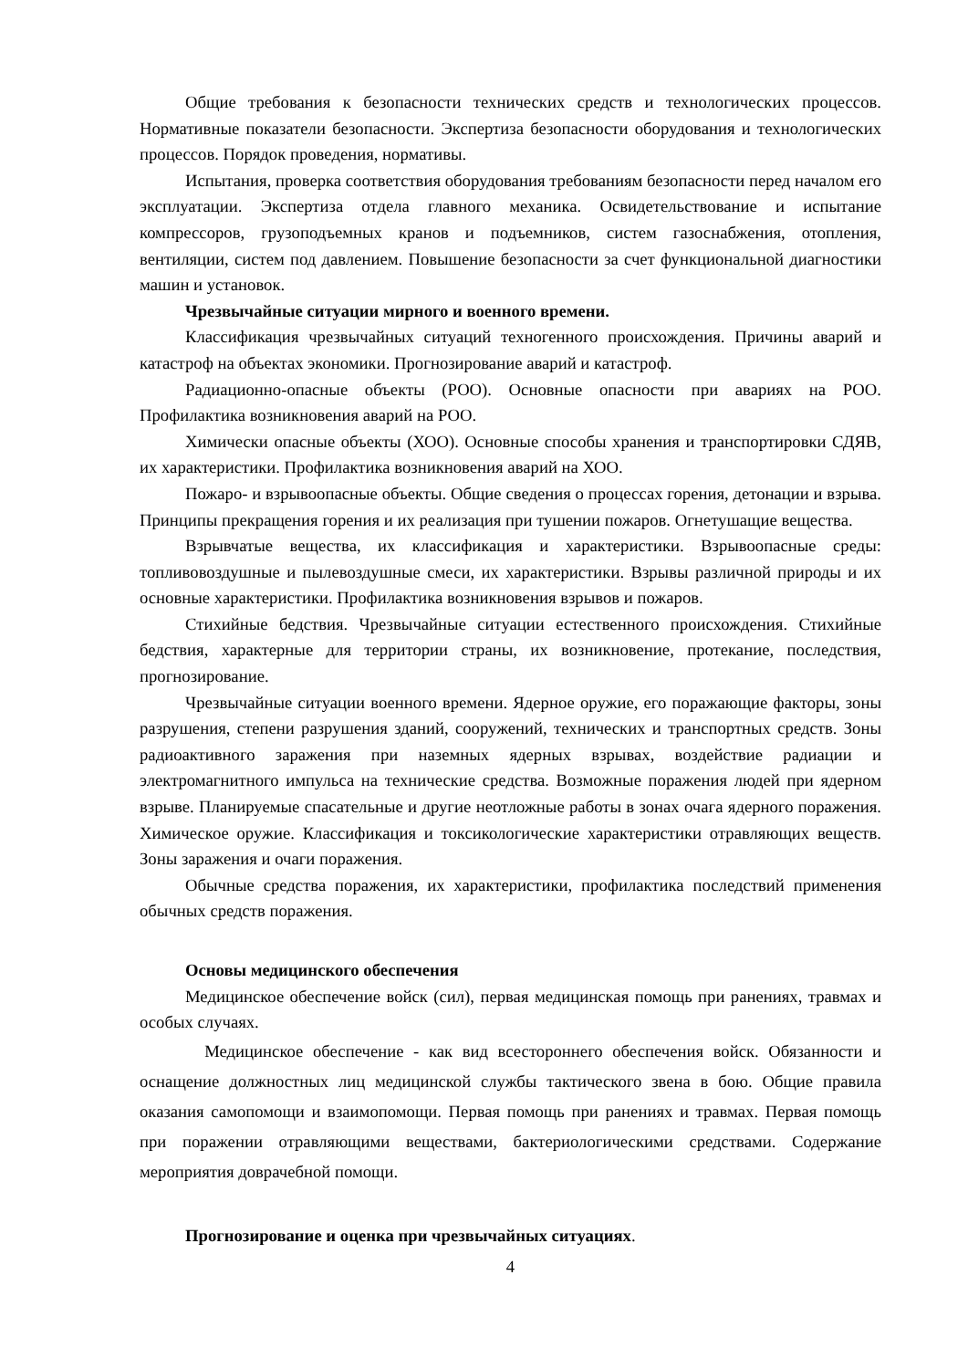Общие требования к безопасности технических средств и технологических процессов. Нормативные показатели безопасности. Экспертиза безопасности оборудования и технологических процессов. Порядок проведения, нормативы.
Испытания, проверка соответствия оборудования требованиям безопасности перед началом его эксплуатации. Экспертиза отдела главного механика. Освидетельствование и испытание компрессоров, грузоподъемных кранов и подъемников, систем газоснабжения, отопления, вентиляции, систем под давлением. Повышение безопасности за счет функциональной диагностики машин и установок.
Чрезвычайные ситуации мирного и военного времени.
Классификация чрезвычайных ситуаций техногенного происхождения. Причины аварий и катастроф на объектах экономики. Прогнозирование аварий и катастроф.
Радиационно-опасные объекты (РОО). Основные опасности при авариях на РОО. Профилактика возникновения аварий на РОО.
Химически опасные объекты (ХОО). Основные способы хранения и транспортировки СДЯВ, их характеристики. Профилактика возникновения аварий на ХОО.
Пожаро- и взрывоопасные объекты. Общие сведения о процессах горения, детонации и взрыва. Принципы прекращения горения и их реализация при тушении пожаров. Огнетушащие вещества.
Взрывчатые вещества, их классификация и характеристики. Взрывоопасные среды: топливовоздушные и пылевоздушные смеси, их характеристики. Взрывы различной природы и их основные характеристики. Профилактика возникновения взрывов и пожаров.
Стихийные бедствия. Чрезвычайные ситуации естественного происхождения. Стихийные бедствия, характерные для территории страны, их возникновение, протекание, последствия, прогнозирование.
Чрезвычайные ситуации военного времени. Ядерное оружие, его поражающие факторы, зоны разрушения, степени разрушения зданий, сооружений, технических и транспортных средств. Зоны радиоактивного заражения при наземных ядерных взрывах, воздействие радиации и электромагнитного импульса на технические средства. Возможные поражения людей при ядерном взрыве. Планируемые спасательные и другие неотложные работы в зонах очага ядерного поражения. Химическое оружие. Классификация и токсикологические характеристики отравляющих веществ. Зоны заражения и очаги поражения.
Обычные средства поражения, их характеристики, профилактика последствий применения обычных средств поражения.
Основы медицинского обеспечения
Медицинское обеспечение войск (сил), первая медицинская помощь при ранениях, травмах и особых случаях.
Медицинское обеспечение - как вид всестороннего обеспечения войск. Обязанности и оснащение должностных лиц медицинской службы тактического звена в бою. Общие правила оказания самопомощи и взаимопомощи. Первая помощь при ранениях и травмах. Первая помощь при поражении отравляющими веществами, бактериологическими средствами. Содержание мероприятия доврачебной помощи.
Прогнозирование и оценка при чрезвычайных ситуациях.
4